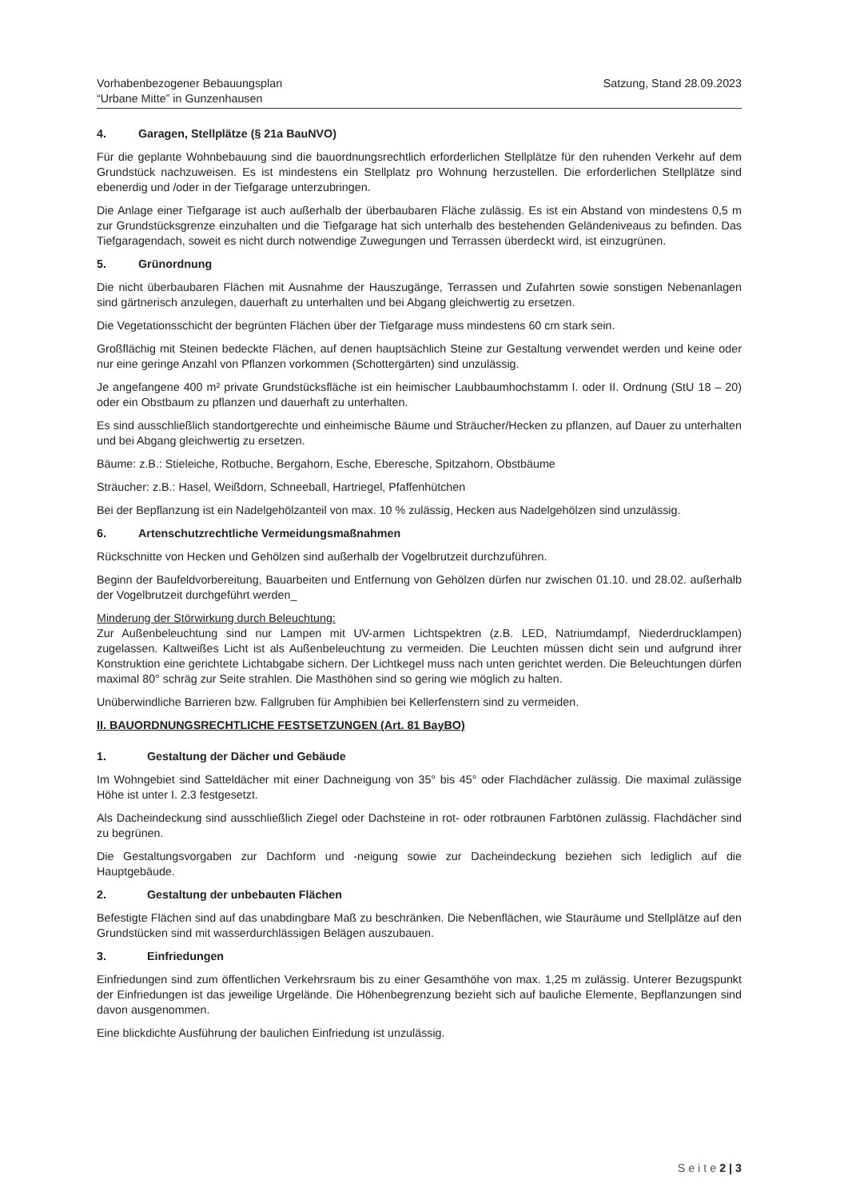Vorhabenbezogener Bebauungsplan
“Urbane Mitte” in Gunzenhausen
Satzung, Stand 28.09.2023
4. Garagen, Stellplätze (§ 21a BauNVO)
Für die geplante Wohnbebauung sind die bauordnungsrechtlich erforderlichen Stellplätze für den ruhenden Verkehr auf dem Grundstück nachzuweisen. Es ist mindestens ein Stellplatz pro Wohnung herzustellen. Die erforderlichen Stellplätze sind ebenerdig und /oder in der Tiefgarage unterzubringen.
Die Anlage einer Tiefgarage ist auch außerhalb der überbaubaren Fläche zulässig. Es ist ein Abstand von mindestens 0,5 m zur Grundstücksgrenze einzuhalten und die Tiefgarage hat sich unterhalb des bestehenden Geländeniveaus zu befinden. Das Tiefgaragendach, soweit es nicht durch notwendige Zuwegungen und Terrassen überdeckt wird, ist einzugrünen.
5. Grünordnung
Die nicht überbaubaren Flächen mit Ausnahme der Hauszugänge, Terrassen und Zufahrten sowie sonstigen Nebenanlagen sind gärtnerisch anzulegen, dauerhaft zu unterhalten und bei Abgang gleichwertig zu ersetzen.
Die Vegetationsschicht der begrünten Flächen über der Tiefgarage muss mindestens 60 cm stark sein.
Großflächig mit Steinen bedeckte Flächen, auf denen hauptsächlich Steine zur Gestaltung verwendet werden und keine oder nur eine geringe Anzahl von Pflanzen vorkommen (Schottergärten) sind unzulässig.
Je angefangene 400 m² private Grundstücksfläche ist ein heimischer Laubbaumhochstamm I. oder II. Ordnung (StU 18 – 20) oder ein Obstbaum zu pflanzen und dauerhaft zu unterhalten.
Es sind ausschließlich standortgerechte und einheimische Bäume und Sträucher/Hecken zu pflanzen, auf Dauer zu unterhalten und bei Abgang gleichwertig zu ersetzen.
Bäume: z.B.: Stieleiche, Rotbuche, Bergahorn, Esche, Eberesche, Spitzahorn, Obstbäume
Sträucher: z.B.: Hasel, Weißdorn, Schneeball, Hartriegel, Pfaffenhütchen
Bei der Bepflanzung ist ein Nadelgehölzanteil von max. 10 % zulässig, Hecken aus Nadelgehölzen sind unzulässig.
6. Artenschutzrechtliche Vermeidungsmaßnahmen
Rückschnitte von Hecken und Gehölzen sind außerhalb der Vogelbrutzeit durchzuführen.
Beginn der Baufeldvorbereitung, Bauarbeiten und Entfernung von Gehölzen dürfen nur zwischen 01.10. und 28.02. außerhalb der Vogelbrutzeit durchgeführt werden_
Minderung der Störwirkung durch Beleuchtung:
Zur Außenbeleuchtung sind nur Lampen mit UV-armen Lichtspektren (z.B. LED, Natriumdampf, Niederdrucklampen) zugelassen. Kaltweißes Licht ist als Außenbeleuchtung zu vermeiden. Die Leuchten müssen dicht sein und aufgrund ihrer Konstruktion eine gerichtete Lichtabgabe sichern. Der Lichtkegel muss nach unten gerichtet werden. Die Beleuchtungen dürfen maximal 80° schräg zur Seite strahlen. Die Masthöhen sind so gering wie möglich zu halten.
Unüberwindliche Barrieren bzw. Fallgruben für Amphibien bei Kellerfenstern sind zu vermeiden.
II. BAUORDNUNGSRECHTLICHE FESTSETZUNGEN (Art. 81 BayBO)
1. Gestaltung der Dächer und Gebäude
Im Wohngebiet sind Satteldächer mit einer Dachneigung von 35° bis 45° oder Flachdächer zulässig. Die maximal zulässige Höhe ist unter I. 2.3 festgesetzt.
Als Dacheindeckung sind ausschließlich Ziegel oder Dachsteine in rot- oder rotbraunen Farbtönen zulässig. Flachdächer sind zu begrünen.
Die Gestaltungsvorgaben zur Dachform und -neigung sowie zur Dacheindeckung beziehen sich lediglich auf die Hauptgebäude.
2. Gestaltung der unbebauten Flächen
Befestigte Flächen sind auf das unabdingbare Maß zu beschränken. Die Nebenflächen, wie Stauräume und Stellplätze auf den Grundstücken sind mit wasserdurchlässigen Belägen auszubauen.
3. Einfriedungen
Einfriedungen sind zum öffentlichen Verkehrsraum bis zu einer Gesamthöhe von max. 1,25 m zulässig. Unterer Bezugspunkt der Einfriedungen ist das jeweilige Urgelände. Die Höhenbegrenzung bezieht sich auf bauliche Elemente, Bepflanzungen sind davon ausgenommen.
Eine blickdichte Ausführung der baulichen Einfriedung ist unzulässig.
S e i t e 2 | 3